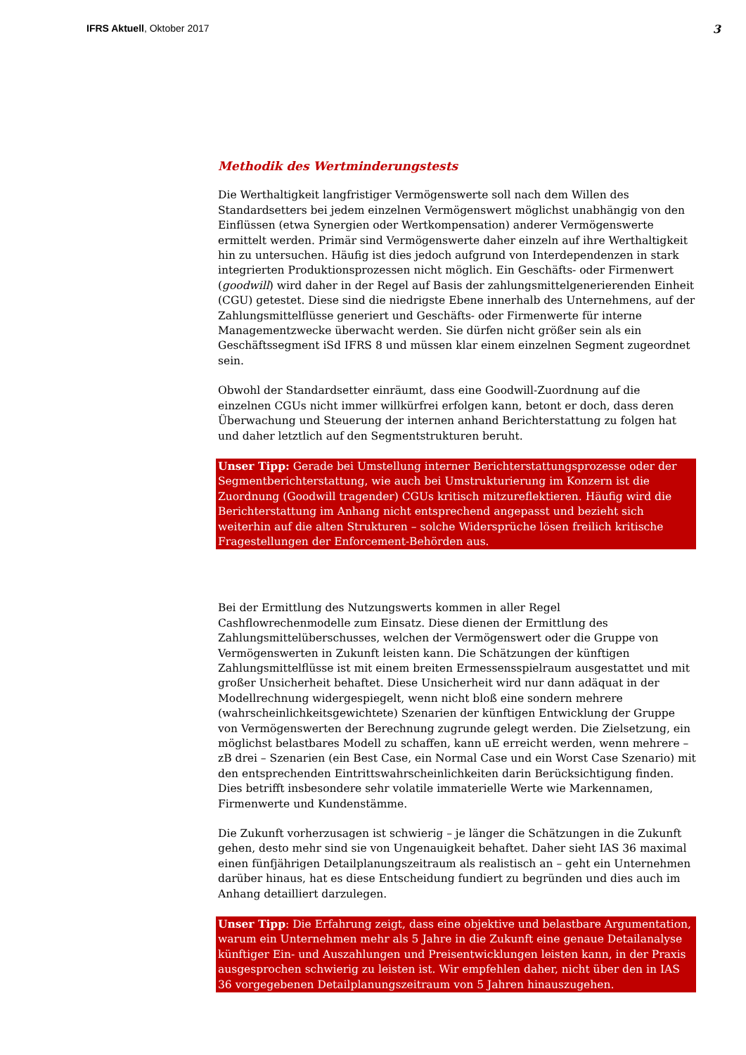IFRS Aktuell, Oktober 2017 3
Methodik des Wertminderungstests
Die Werthaltigkeit langfristiger Vermögenswerte soll nach dem Willen des Standardsetters bei jedem einzelnen Vermögenswert möglichst unabhängig von den Einflüssen (etwa Synergien oder Wertkompensation) anderer Vermögenswerte ermittelt werden. Primär sind Vermögenswerte daher einzeln auf ihre Werthaltigkeit hin zu untersuchen. Häufig ist dies jedoch aufgrund von Interdependenzen in stark integrierten Produktionsprozessen nicht möglich. Ein Geschäfts- oder Firmenwert (goodwill) wird daher in der Regel auf Basis der zahlungsmittelgenerierenden Einheit (CGU) getestet. Diese sind die niedrigste Ebene innerhalb des Unternehmens, auf der Zahlungsmittelflüsse generiert und Geschäfts- oder Firmenwerte für interne Managementzwecke überwacht werden. Sie dürfen nicht größer sein als ein Geschäftssegment iSd IFRS 8 und müssen klar einem einzelnen Segment zugeordnet sein.
Obwohl der Standardsetter einräumt, dass eine Goodwill-Zuordnung auf die einzelnen CGUs nicht immer willkürfrei erfolgen kann, betont er doch, dass deren Überwachung und Steuerung der internen anhand Berichterstattung zu folgen hat und daher letztlich auf den Segmentstrukturen beruht.
Unser Tipp: Gerade bei Umstellung interner Berichterstattungsprozesse oder der Segmentberichterstattung, wie auch bei Umstrukturierung im Konzern ist die Zuordnung (Goodwill tragender) CGUs kritisch mitzureflektieren. Häufig wird die Berichterstattung im Anhang nicht entsprechend angepasst und bezieht sich weiterhin auf die alten Strukturen – solche Widersprüche lösen freilich kritische Fragestellungen der Enforcement-Behörden aus.
Bei der Ermittlung des Nutzungswerts kommen in aller Regel Cashflowrechenmodelle zum Einsatz. Diese dienen der Ermittlung des Zahlungsmittelüberschusses, welchen der Vermögenswert oder die Gruppe von Vermögenswerten in Zukunft leisten kann. Die Schätzungen der künftigen Zahlungsmittelflüsse ist mit einem breiten Ermessensspielraum ausgestattet und mit großer Unsicherheit behaftet. Diese Unsicherheit wird nur dann adäquat in der Modellrechnung widergespiegelt, wenn nicht bloß eine sondern mehrere (wahrscheinlichkeitsgewichtete) Szenarien der künftigen Entwicklung der Gruppe von Vermögenswerten der Berechnung zugrunde gelegt werden. Die Zielsetzung, ein möglichst belastbares Modell zu schaffen, kann uE erreicht werden, wenn mehrere – zB drei – Szenarien (ein Best Case, ein Normal Case und ein Worst Case Szenario) mit den entsprechenden Eintrittswahrscheinlichkeiten darin Berücksichtigung finden. Dies betrifft insbesondere sehr volatile immaterielle Werte wie Markennamen, Firmenwerte und Kundenstämme.
Die Zukunft vorherzusagen ist schwierig – je länger die Schätzungen in die Zukunft gehen, desto mehr sind sie von Ungenauigkeit behaftet. Daher sieht IAS 36 maximal einen fünfjährigen Detailplanungszeitraum als realistisch an – geht ein Unternehmen darüber hinaus, hat es diese Entscheidung fundiert zu begründen und dies auch im Anhang detailliert darzulegen.
Unser Tipp: Die Erfahrung zeigt, dass eine objektive und belastbare Argumentation, warum ein Unternehmen mehr als 5 Jahre in die Zukunft eine genaue Detailanalyse künftiger Ein- und Auszahlungen und Preisentwicklungen leisten kann, in der Praxis ausgesprochen schwierig zu leisten ist. Wir empfehlen daher, nicht über den in IAS 36 vorgegebenen Detailplanungszeitraum von 5 Jahren hinauszugehen.